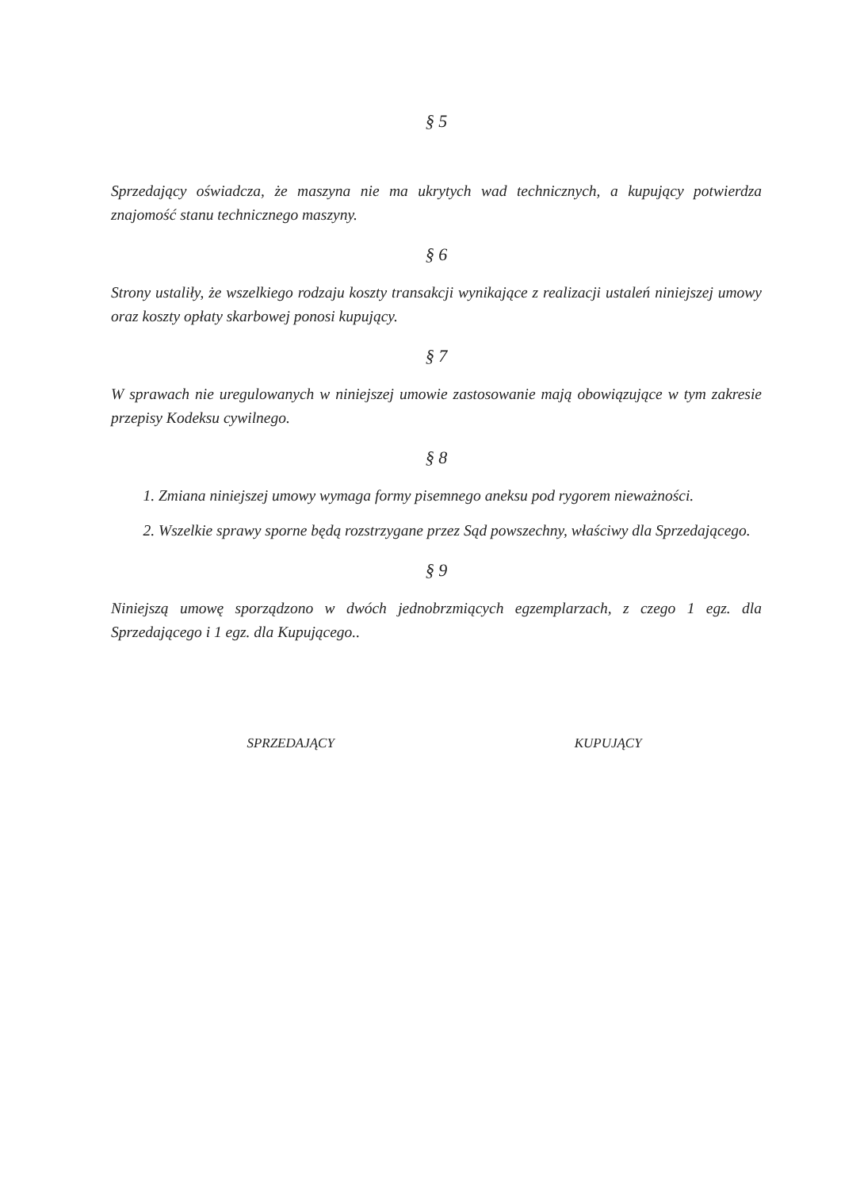§ 5
Sprzedający oświadcza, że maszyna nie ma ukrytych wad technicznych, a kupujący potwierdza znajomość stanu technicznego maszyny.
§ 6
Strony ustaliły, że wszelkiego rodzaju koszty transakcji wynikające z realizacji ustaleń niniejszej umowy oraz koszty opłaty skarbowej ponosi kupujący.
§ 7
W sprawach nie uregulowanych w niniejszej umowie zastosowanie mają obowiązujące w tym zakresie przepisy Kodeksu cywilnego.
§ 8
1. Zmiana niniejszej umowy wymaga formy pisemnego aneksu pod rygorem nieważności.
2. Wszelkie sprawy sporne będą rozstrzygane przez Sąd powszechny, właściwy dla Sprzedającego.
§ 9
Niniejszą umowę sporządzono w dwóch jednobrzmiących egzemplarzach, z czego 1 egz. dla Sprzedającego i 1 egz. dla Kupującego..
SPRZEDAJĄCY KUPUJĄCY